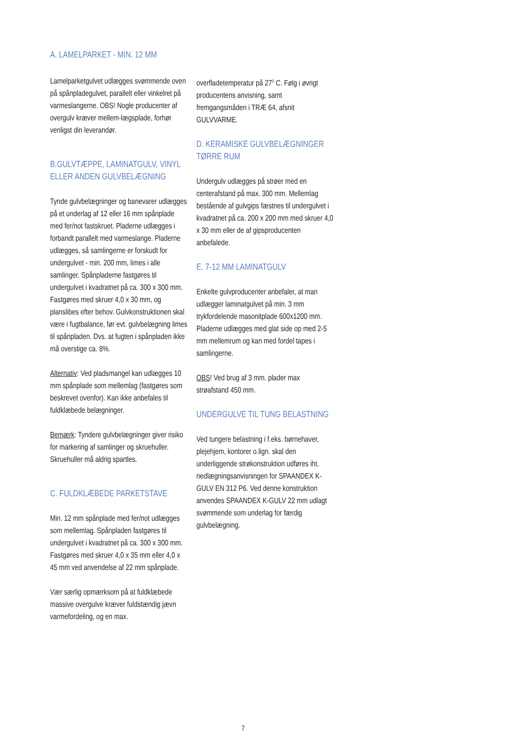A. LAMELPARKET - MIN. 12 MM
Lamelparketgulvet udlægges svømmende oven på spånpladegulvet, parallelt eller vinkelret på varmeslangerne. OBS! Nogle producenter af overgulv kræver mellem-lægsplade, forhør venligst din leverandør.
B.GULVTÆPPE, LAMINATGULV, VINYL ELLER ANDEN GULVBELÆGNING
Tynde gulvbelægninger og banevarer udlægges på et underlag af 12 eller 16 mm spånplade med fer/not fastskruet. Pladerne udlægges i forbandt parallelt med varmeslange. Pladerne udlægges, så samlingerne er forskudt for undergulvet - min. 200 mm, limes i alle samlinger. Spånpladerne fastgøres til undergulvet i kvadratnet på ca. 300 x 300 mm. Fastgøres med skruer 4,0 x 30 mm, og planslibes efter behov. Gulvkonstruktionen skal være i fugtbalance, før evt. gulvbelægning limes til spånpladen. Dvs. at fugten i spånpladen ikke må overstige ca. 8%.
Alternativ: Ved pladsmangel kan udlægges 10 mm spånplade som mellemlag (fastgøres som beskrevet ovenfor). Kan ikke anbefales til fuldklæbede belægninger.
Bemærk: Tyndere gulvbelægninger giver risiko for markering af samlinger og skruehuller. Skruehuller må aldrig spartles.
C. FULDKLÆBEDE PARKETSTAVE
Min. 12 mm spånplade med fer/not udlægges som mellemlag. Spånpladen fastgøres til undergulvet i kvadratnet på ca. 300 x 300 mm. Fastgøres med skruer 4,0 x 35 mm eller 4,0 x 45 mm ved anvendelse af 22 mm spånplade.
Vær særlig opmærksom på at fuldklæbede massive overgulve kræver fuldstændig jævn varmefordeling, og en max.
overfladetemperatur på 27<sup>0</sup> C. Følg i øvrigt producentens anvisning, samt fremgangsmåden i TRÆ 64, afsnit GULVVARME.
D. KERAMISKE GULVBELÆGNINGER TØRRE RUM
Undergulv udlægges på strøer med en centerafstand på max. 300 mm. Mellemlag bestående af gulvgips fæstnes til undergulvet i kvadratnet på ca. 200 x 200 mm med skruer 4,0 x 30 mm eller de af gipsproducenten anbefalede.
E. 7-12 MM LAMINATGULV
Enkelte gulvproducenter anbefaler, at man udlægger laminatgulvet på min. 3 mm trykfordelende masonitplade 600x1200 mm. Pladerne udlægges med glat side op med 2-5 mm mellemrum og kan med fordel tapes i samlingerne.
OBS! Ved brug af 3 mm. plader max strøafstand 450 mm.
UNDERGULVE TIL TUNG BELASTNING
Ved tungere belastning i f.eks. børnehaver, plejehjem, kontorer o.lign. skal den underliggende strøkonstruktion udføres iht. nedlægningsanvisningen for SPAANDEX K-GULV EN 312 P6. Ved denne konstruktion anvendes SPAANDEX K-GULV 22 mm udlagt svømmende som underlag for færdig gulvbelægning.
7